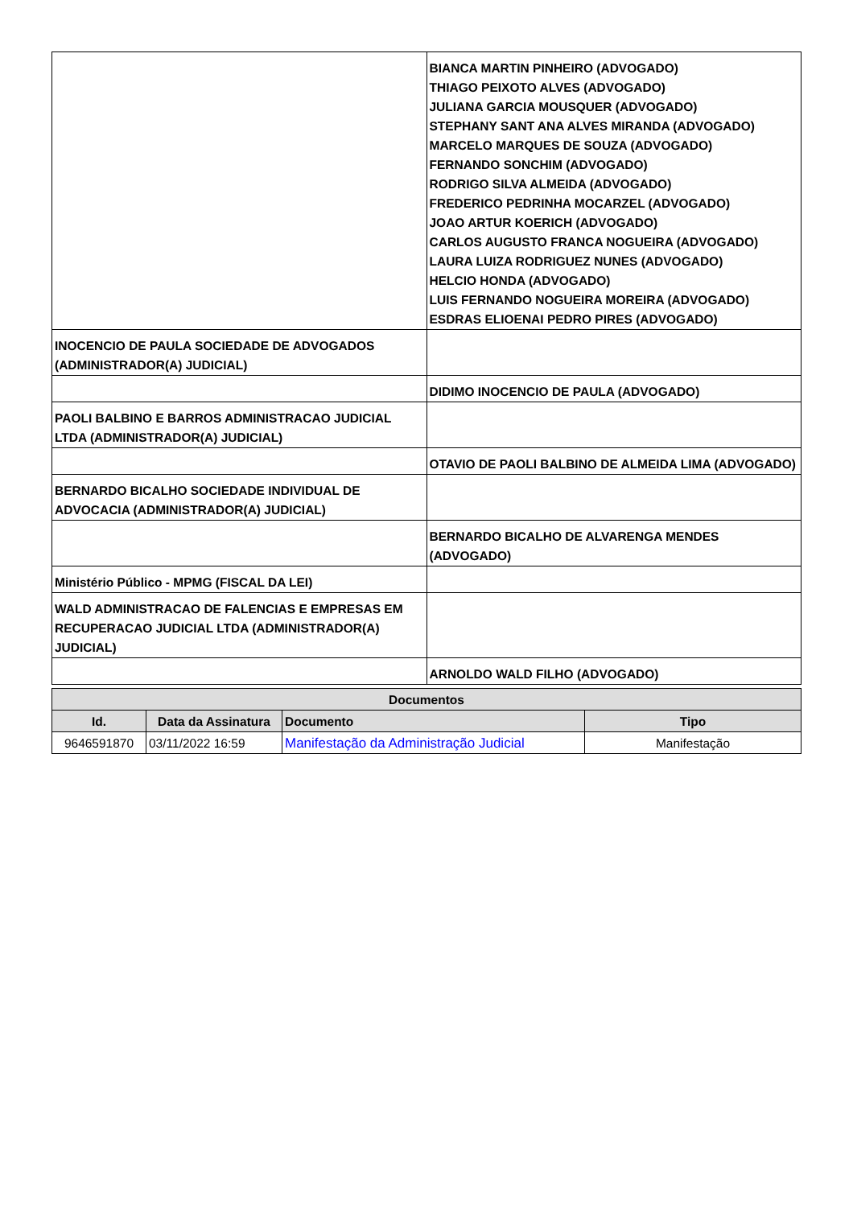| | BIANCA MARTIN PINHEIRO (ADVOGADO) THIAGO PEIXOTO ALVES (ADVOGADO) JULIANA GARCIA MOUSQUER (ADVOGADO) STEPHANY SANT ANA ALVES MIRANDA (ADVOGADO) MARCELO MARQUES DE SOUZA (ADVOGADO) FERNANDO SONCHIM (ADVOGADO) RODRIGO SILVA ALMEIDA (ADVOGADO) FREDERICO PEDRINHA MOCARZEL (ADVOGADO) JOAO ARTUR KOERICH (ADVOGADO) CARLOS AUGUSTO FRANCA NOGUEIRA (ADVOGADO) LAURA LUIZA RODRIGUEZ NUNES (ADVOGADO) HELCIO HONDA (ADVOGADO) LUIS FERNANDO NOGUEIRA MOREIRA (ADVOGADO) ESDRAS ELIOENAI PEDRO PIRES (ADVOGADO) |
| INOCENCIO DE PAULA SOCIEDADE DE ADVOGADOS (ADMINISTRADOR(A) JUDICIAL) | |
| | DIDIMO INOCENCIO DE PAULA (ADVOGADO) |
| PAOLI BALBINO E BARROS ADMINISTRACAO JUDICIAL LTDA (ADMINISTRADOR(A) JUDICIAL) | |
| | OTAVIO DE PAOLI BALBINO DE ALMEIDA LIMA (ADVOGADO) |
| BERNARDO BICALHO SOCIEDADE INDIVIDUAL DE ADVOCACIA (ADMINISTRADOR(A) JUDICIAL) | |
| | BERNARDO BICALHO DE ALVARENGA MENDES (ADVOGADO) |
| Ministério Público - MPMG (FISCAL DA LEI) | |
| WALD ADMINISTRACAO DE FALENCIAS E EMPRESAS EM RECUPERACAO JUDICIAL LTDA (ADMINISTRADOR(A) JUDICIAL) | |
| | ARNOLDO WALD FILHO (ADVOGADO) |
| Documentos | | | |
| --- | --- | --- | --- |
| Id. | Data da Assinatura | Documento | Tipo |
| 9646591870 | 03/11/2022 16:59 | Manifestação da Administração Judicial | Manifestação |